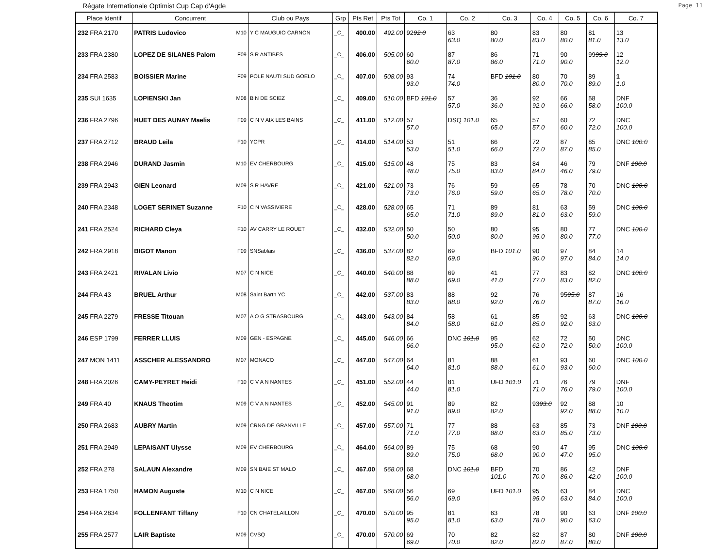Régate Internationale Optimist Cup Cap d'Agde Page 11
| Place Identif | Concurrent | Club ou Pays | Grp | Pts Ret | Pts Tot | Co. 1 | Co. 2 | Co. 3 | Co. 4 | Co. 5 | Co. 6 | Co. 7 |
| --- | --- | --- | --- | --- | --- | --- | --- | --- | --- | --- | --- | --- |
| 232 FRA 2170 | PATRIS Ludovico M10 | Y C MAUGUIO CARNON | _C_ | 400.00 | 492.00 | 92 92.0 | 63 63.0 | 80 80.0 | 83 83.0 | 80 80.0 | 81 81.0 | 13 13.0 |
| 233 FRA 2380 | LOPEZ DE SILANES Palom F09 | S R ANTIBES | _C_ | 406.00 | 505.00 | 60 60.0 | 87 87.0 | 86 86.0 | 71 71.0 | 90 90.0 | 99 99.0 | 12 12.0 |
| 234 FRA 2583 | BOISSIER Marine F09 | POLE NAUTI SUD GOELO | _C_ | 407.00 | 508.00 | 93 93.0 | 74 74.0 | BFD 101.0 | 80 80.0 | 70 70.0 | 89 89.0 | 1 1.0 |
| 235 SUI 1635 | LOPIENSKI Jan M08 | B N DE SCIEZ | _C_ | 409.00 | 510.00 | BFD 101.0 | 57 57.0 | 36 36.0 | 92 92.0 | 66 66.0 | 58 58.0 | DNF 100.0 |
| 236 FRA 2796 | HUET DES AUNAY Maelis F09 | C N V AIX LES BAINS | _C_ | 411.00 | 512.00 | 57 57.0 | DSQ 101.0 | 65 65.0 | 57 57.0 | 60 60.0 | 72 72.0 | DNC 100.0 |
| 237 FRA 2712 | BRAUD Leila F10 | YCPR | _C_ | 414.00 | 514.00 | 53 53.0 | 51 51.0 | 66 66.0 | 72 72.0 | 87 87.0 | 85 85.0 | DNC 100.0 |
| 238 FRA 2946 | DURAND Jasmin M10 | EV CHERBOURG | _C_ | 415.00 | 515.00 | 48 48.0 | 75 75.0 | 83 83.0 | 84 84.0 | 46 46.0 | 79 79.0 | DNF 100.0 |
| 239 FRA 2943 | GIEN Leonard M09 | S R HAVRE | _C_ | 421.00 | 521.00 | 73 73.0 | 76 76.0 | 59 59.0 | 65 65.0 | 78 78.0 | 70 70.0 | DNC 100.0 |
| 240 FRA 2348 | LOGET SERINET Suzanne F10 | C N VASSIVIERE | _C_ | 428.00 | 528.00 | 65 65.0 | 71 71.0 | 89 89.0 | 81 81.0 | 63 63.0 | 59 59.0 | DNC 100.0 |
| 241 FRA 2524 | RICHARD Cleya F10 | AV CARRY LE ROUET | _C_ | 432.00 | 532.00 | 50 50.0 | 50 50.0 | 80 80.0 | 95 95.0 | 80 80.0 | 77 77.0 | DNC 100.0 |
| 242 FRA 2918 | BIGOT Manon F09 | SNSablais | _C_ | 436.00 | 537.00 | 82 82.0 | 69 69.0 | BFD 101.0 | 90 90.0 | 97 97.0 | 84 84.0 | 14 14.0 |
| 243 FRA 2421 | RIVALAN Livio M07 | C N NICE | _C_ | 440.00 | 540.00 | 88 88.0 | 69 69.0 | 41 41.0 | 77 77.0 | 83 83.0 | 82 82.0 | DNC 100.0 |
| 244 FRA 43 | BRUEL Arthur M08 | Saint Barth YC | _C_ | 442.00 | 537.00 | 83 83.0 | 88 88.0 | 92 92.0 | 76 76.0 | 95 95.0 | 87 87.0 | 16 16.0 |
| 245 FRA 2279 | FRESSE Titouan M07 | A O G STRASBOURG | _C_ | 443.00 | 543.00 | 84 84.0 | 58 58.0 | 61 61.0 | 85 85.0 | 92 92.0 | 63 63.0 | DNC 100.0 |
| 246 ESP 1799 | FERRER LLUIS M09 | GEN - ESPAGNE | _C_ | 445.00 | 546.00 | 66 66.0 | DNC 101.0 | 95 95.0 | 62 62.0 | 72 72.0 | 50 50.0 | DNC 100.0 |
| 247 MON 1411 | ASSCHER ALESSANDRO M07 | MONACO | _C_ | 447.00 | 547.00 | 64 64.0 | 81 81.0 | 88 88.0 | 61 61.0 | 93 93.0 | 60 60.0 | DNC 100.0 |
| 248 FRA 2026 | CAMY-PEYRET Heidi F10 | C V A N NANTES | _C_ | 451.00 | 552.00 | 44 44.0 | 81 81.0 | UFD 101.0 | 71 71.0 | 76 76.0 | 79 79.0 | DNF 100.0 |
| 249 FRA 40 | KNAUS Theotim M09 | C V A N NANTES | _C_ | 452.00 | 545.00 | 91 91.0 | 89 89.0 | 82 82.0 | 93 93.0 | 92 92.0 | 88 88.0 | 10 10.0 |
| 250 FRA 2683 | AUBRY Martin M09 | CRNG DE GRANVILLE | _C_ | 457.00 | 557.00 | 71 71.0 | 77 77.0 | 88 88.0 | 63 63.0 | 85 85.0 | 73 73.0 | DNF 100.0 |
| 251 FRA 2949 | LEPAISANT Ulysse M09 | EV CHERBOURG | _C_ | 464.00 | 564.00 | 89 89.0 | 75 75.0 | 68 68.0 | 90 90.0 | 47 47.0 | 95 95.0 | DNC 100.0 |
| 252 FRA 278 | SALAUN Alexandre M09 | SN BAIE ST MALO | _C_ | 467.00 | 568.00 | 68 68.0 | DNC 101.0 | BFD 101.0 | 70 70.0 | 86 86.0 | 42 42.0 | DNF 100.0 |
| 253 FRA 1750 | HAMON Auguste M10 | C N NICE | _C_ | 467.00 | 568.00 | 56 56.0 | 69 69.0 | UFD 101.0 | 95 95.0 | 63 63.0 | 84 84.0 | DNC 100.0 |
| 254 FRA 2834 | FOLLENFANT Tiffany F10 | CN CHATELAILLON | _C_ | 470.00 | 570.00 | 95 95.0 | 81 81.0 | 63 63.0 | 78 78.0 | 90 90.0 | 63 63.0 | DNF 100.0 |
| 255 FRA 2577 | LAIR Baptiste M09 | CVSQ | _C_ | 470.00 | 570.00 | 69 69.0 | 70 70.0 | 82 82.0 | 82 82.0 | 87 87.0 | 80 80.0 | DNF 100.0 |